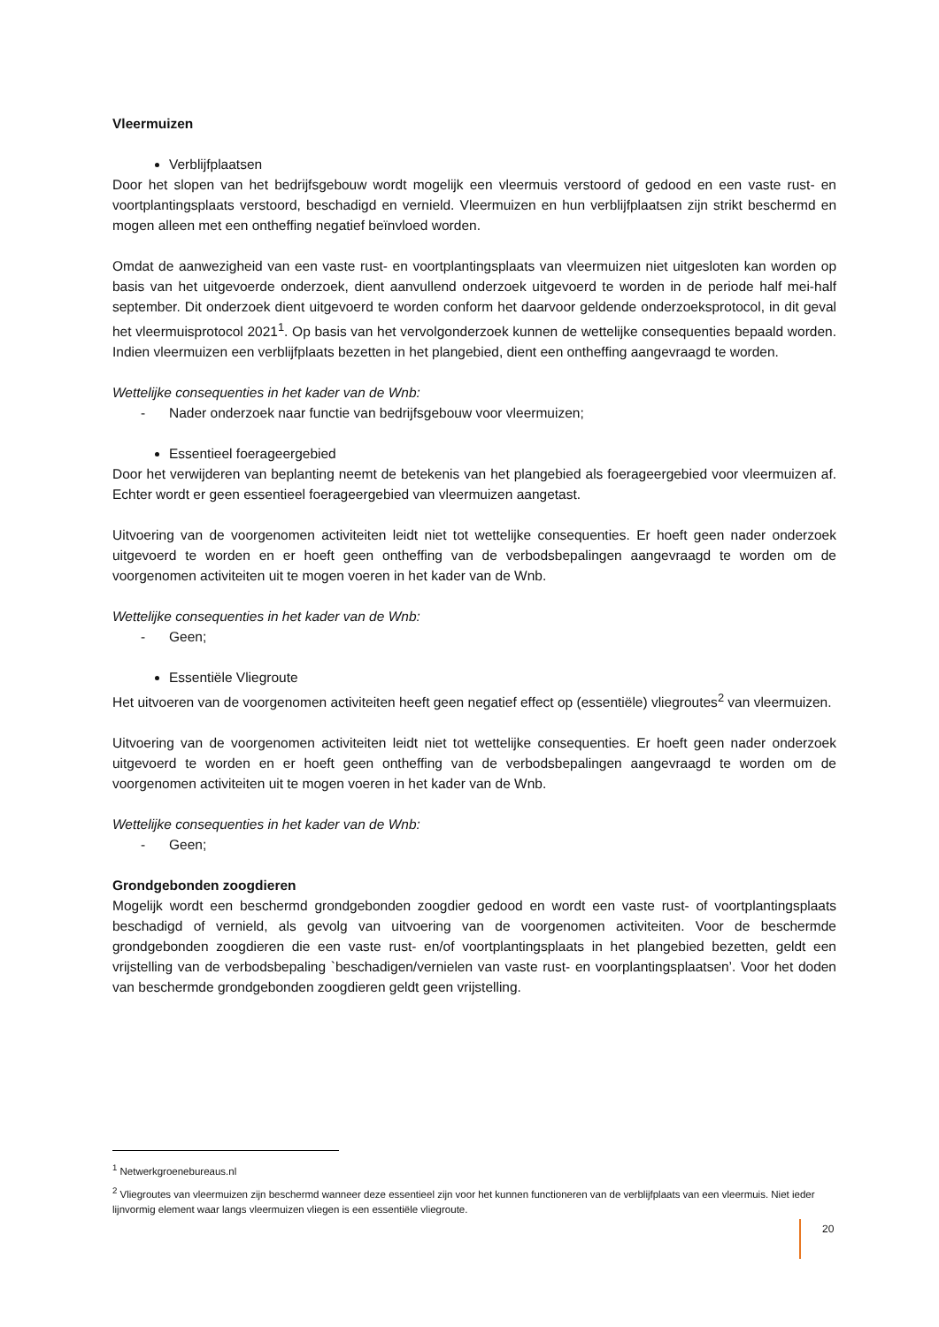Vleermuizen
Verblijfplaatsen
Door het slopen van het bedrijfsgebouw wordt mogelijk een vleermuis verstoord of gedood en een vaste rust- en voortplantingsplaats verstoord, beschadigd en vernield. Vleermuizen en hun verblijfplaatsen zijn strikt beschermd en mogen alleen met een ontheffing negatief beïnvloed worden.
Omdat de aanwezigheid van een vaste rust- en voortplantingsplaats van vleermuizen niet uitgesloten kan worden op basis van het uitgevoerde onderzoek, dient aanvullend onderzoek uitgevoerd te worden in de periode half mei-half september. Dit onderzoek dient uitgevoerd te worden conform het daarvoor geldende onderzoeksprotocol, in dit geval het vleermuisprotocol 2021<sup>1</sup>. Op basis van het vervolgonderzoek kunnen de wettelijke consequenties bepaald worden. Indien vleermuizen een verblijfplaats bezetten in het plangebied, dient een ontheffing aangevraagd te worden.
Wettelijke consequenties in het kader van de Wnb:
- Nader onderzoek naar functie van bedrijfsgebouw voor vleermuizen;
Essentieel foerageergebied
Door het verwijderen van beplanting neemt de betekenis van het plangebied als foerageergebied voor vleermuizen af. Echter wordt er geen essentieel foerageergebied van vleermuizen aangetast.
Uitvoering van de voorgenomen activiteiten leidt niet tot wettelijke consequenties. Er hoeft geen nader onderzoek uitgevoerd te worden en er hoeft geen ontheffing van de verbodsbepalingen aangevraagd te worden om de voorgenomen activiteiten uit te mogen voeren in het kader van de Wnb.
Wettelijke consequenties in het kader van de Wnb:
- Geen;
Essentiële Vliegroute
Het uitvoeren van de voorgenomen activiteiten heeft geen negatief effect op (essentiële) vliegroutes<sup>2</sup> van vleermuizen.
Uitvoering van de voorgenomen activiteiten leidt niet tot wettelijke consequenties. Er hoeft geen nader onderzoek uitgevoerd te worden en er hoeft geen ontheffing van de verbodsbepalingen aangevraagd te worden om de voorgenomen activiteiten uit te mogen voeren in het kader van de Wnb.
Wettelijke consequenties in het kader van de Wnb:
- Geen;
Grondgebonden zoogdieren
Mogelijk wordt een beschermd grondgebonden zoogdier gedood en wordt een vaste rust- of voortplantingsplaats beschadigd of vernield, als gevolg van uitvoering van de voorgenomen activiteiten. Voor de beschermde grondgebonden zoogdieren die een vaste rust- en/of voortplantingsplaats in het plangebied bezetten, geldt een vrijstelling van de verbodsbepaling `beschadigen/vernielen van vaste rust- en voorplantingsplaatsen’. Voor het doden van beschermde grondgebonden zoogdieren geldt geen vrijstelling.
<sup>1</sup> Netwerkgroenebureaus.nl
<sup>2</sup> Vliegroutes van vleermuizen zijn beschermd wanneer deze essentieel zijn voor het kunnen functioneren van de verblijfplaats van een vleermuis. Niet ieder lijnvormig element waar langs vleermuizen vliegen is een essentiële vliegroute.
20